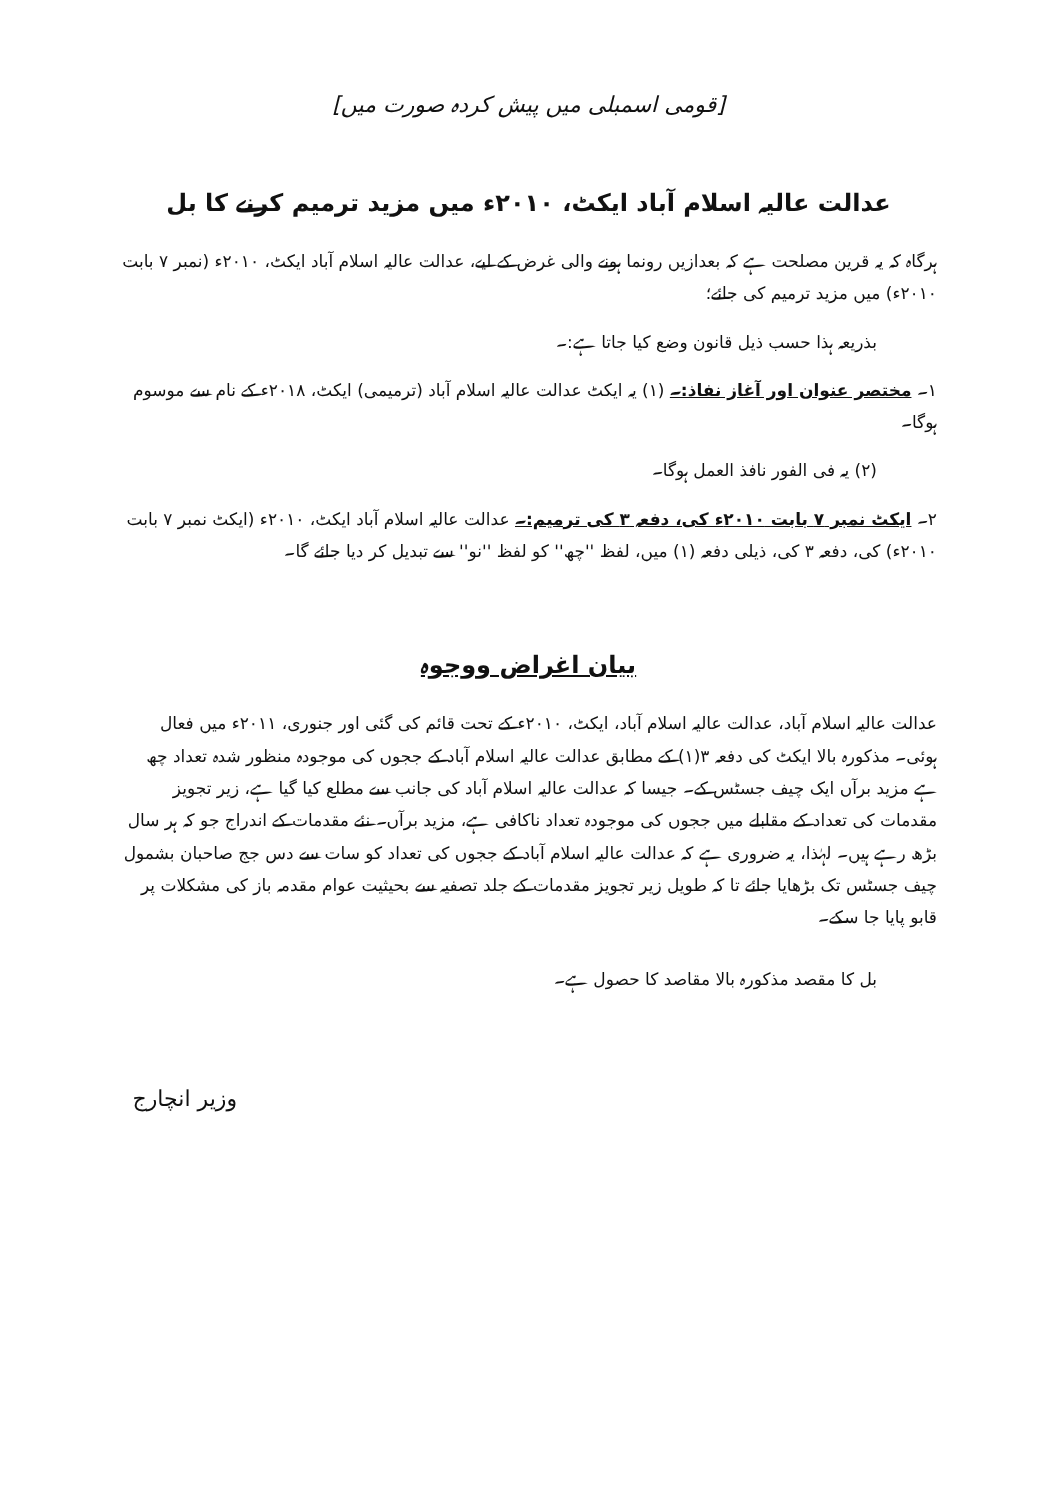[قومی اسمبلی میں پیش کردہ صورت میں]
عدالت عالیہ اسلام آباد ایکٹ، ۲۰۱۰ء میں مزید ترمیم کرنے کا بل
ہرگاہ کہ یہ قرین مصلحت ہے کہ بعدازیں رونما ہونے والی غرض کے لیے، عدالت عالیہ اسلام آباد ایکٹ، ۲۰۱۰ء (نمبر ۷ بابت ۲۰۱۰ء) میں مزید ترمیم کی جائے؛
بذریعہ ہذا حسب ذیل قانون وضع کیا جاتا ہے:۔
۱۔ مختصر عنوان اور آغاز نفاذ:۔ (۱) یہ ایکٹ عدالت عالیہ اسلام آباد (ترمیمی) ایکٹ، ۲۰۱۸ء کے نام سے موسوم ہوگا۔
(۲) یہ فی الفور نافذ العمل ہوگا۔
۲۔ ایکٹ نمبر ۷ بابت ۲۰۱۰ء کی، دفعہ ۳ کی ترمیم:۔ عدالت عالیہ اسلام آباد ایکٹ، ۲۰۱۰ء (ایکٹ نمبر ۷ بابت ۲۰۱۰ء) کی، دفعہ ۳ کی، ذیلی دفعہ (۱) میں، لفظ ''چھ'' کو لفظ ''نو'' سے تبدیل کر دیا جائے گا۔
بیان اغراض ووجوہ
عدالت عالیہ اسلام آباد، عدالت عالیہ اسلام آباد، ایکٹ، ۲۰۱۰ء کے تحت قائم کی گئی اور جنوری، ۲۰۱۱ء میں فعال ہوئی۔ مذکورہ بالا ایکٹ کی دفعہ ۳(۱) کے مطابق عدالت عالیہ اسلام آباد کے ججوں کی موجودہ منظور شدہ تعداد چھ ہے مزید برآں ایک چیف جسٹس کے۔ جیسا کہ عدالت عالیہ اسلام آباد کی جانب سے مطلع کیا گیا ہے، زیر تجویز مقدمات کی تعداد کے مقابلے میں ججوں کی موجودہ تعداد ناکافی ہے، مزید برآں۔ نئے مقدمات کے اندراج جو کہ ہر سال بڑھ رہے ہیں۔ لہٰذا، یہ ضروری ہے کہ عدالت عالیہ اسلام آباد کے ججوں کی تعداد کو سات سے دس جج صاحبان بشمول چیف جسٹس تک بڑھایا جائے تا کہ طویل زیر تجویز مقدمات کے جلد تصفیہ سے بحیثیت عوام مقدمہ باز کی مشکلات پر قابو پایا جا سکے۔
بل کا مقصد مذکورہ بالا مقاصد کا حصول ہے۔
وزیر انچارج